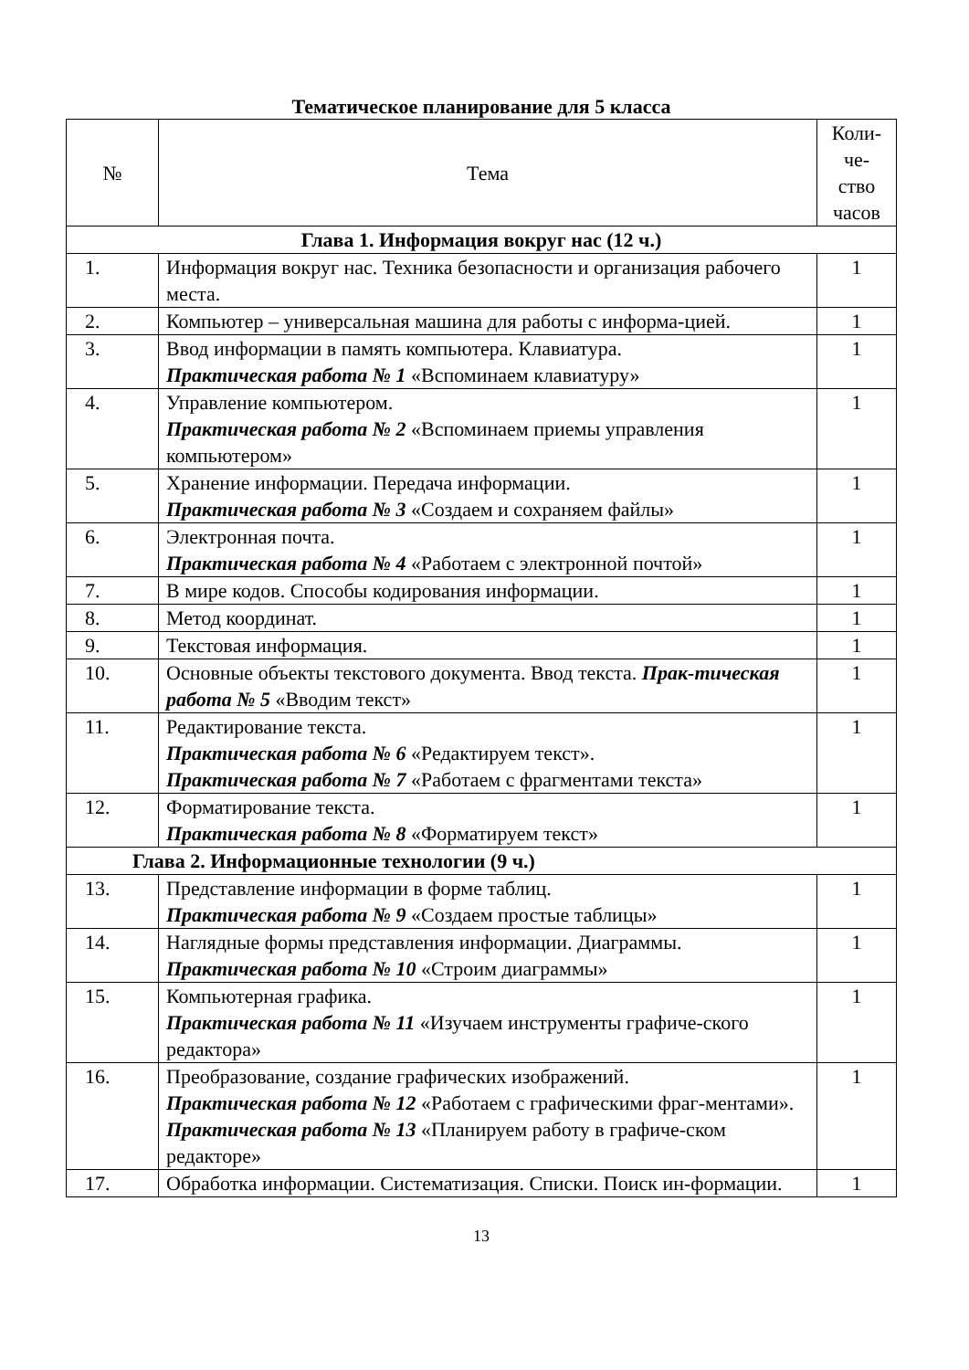Тематическое планирование для 5 класса
| № | Тема | Коли- че- ство часов |
| --- | --- | --- |
| Глава 1. Информация вокруг нас (12 ч.) | | |
| 1. | Информация вокруг нас. Техника безопасности и организация рабочего места. | 1 |
| 2. | Компьютер – универсальная машина для работы с информа-цией. | 1 |
| 3. | Ввод информации в память компьютера. Клавиатура. Практическая работа № 1 «Вспоминаем клавиатуру» | 1 |
| 4. | Управление компьютером. Практическая работа № 2 «Вспоминаем приемы управления компьютером» | 1 |
| 5. | Хранение информации. Передача информации. Практическая работа № 3 «Создаем и сохраняем файлы» | 1 |
| 6. | Электронная почта. Практическая работа № 4 «Работаем с электронной почтой» | 1 |
| 7. | В мире кодов. Способы кодирования информации. | 1 |
| 8. | Метод координат. | 1 |
| 9. | Текстовая информация. | 1 |
| 10. | Основные объекты текстового документа. Ввод текста. Прак-тическая работа № 5 «Вводим текст» | 1 |
| 11. | Редактирование текста. Практическая работа № 6 «Редактируем текст». Практическая работа № 7 «Работаем с фрагментами текста» | 1 |
| 12. | Форматирование текста. Практическая работа № 8 «Форматируем текст» | 1 |
| Глава 2. Информационные технологии (9 ч.) | | |
| 13. | Представление информации в форме таблиц. Практическая работа № 9 «Создаем простые таблицы» | 1 |
| 14. | Наглядные формы представления информации. Диаграммы. Практическая работа № 10 «Строим диаграммы» | 1 |
| 15. | Компьютерная графика. Практическая работа № 11 «Изучаем инструменты графиче-ского редактора» | 1 |
| 16. | Преобразование, создание графических изображений. Практическая работа № 12 «Работаем с графическими фраг-ментами». Практическая работа № 13 «Планируем работу в графиче-ском редакторе» | 1 |
| 17. | Обработка информации. Систематизация. Списки. Поиск ин-формации. | 1 |
13